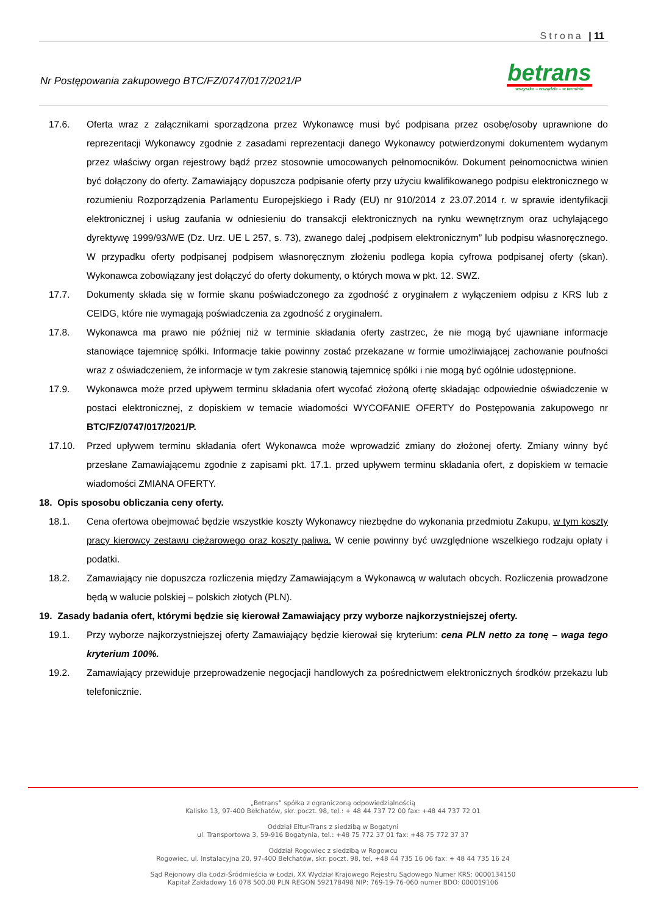Strona | 11
Nr Postępowania zakupowego BTC/FZ/0747/017/2021/P
betrans
wszystko – wszędzie – w terminie
17.6. Oferta wraz z załącznikami sporządzona przez Wykonawcę musi być podpisana przez osobę/osoby uprawnione do reprezentacji Wykonawcy zgodnie z zasadami reprezentacji danego Wykonawcy potwierdzonymi dokumentem wydanym przez właściwy organ rejestrowy bądź przez stosownie umocowanych pełnomocników. Dokument pełnomocnictwa winien być dołączony do oferty. Zamawiający dopuszcza podpisanie oferty przy użyciu kwalifikowanego podpisu elektronicznego w rozumieniu Rozporządzenia Parlamentu Europejskiego i Rady (EU) nr 910/2014 z 23.07.2014 r. w sprawie identyfikacji elektronicznej i usług zaufania w odniesieniu do transakcji elektronicznych na rynku wewnętrznym oraz uchylającego dyrektywę 1999/93/WE (Dz. Urz. UE L 257, s. 73), zwanego dalej „podpisem elektronicznym” lub podpisu własnoręcznego. W przypadku oferty podpisanej podpisem własnoręcznym złożeniu podlega kopia cyfrowa podpisanej oferty (skan). Wykonawca zobowiązany jest dołączyć do oferty dokumenty, o których mowa w pkt. 12. SWZ.
17.7. Dokumenty składa się w formie skanu poświadczonego za zgodność z oryginałem z wyłączeniem odpisu z KRS lub z CEIDG, które nie wymagają poświadczenia za zgodność z oryginałem.
17.8. Wykonawca ma prawo nie później niż w terminie składania oferty zastrzec, że nie mogą być ujawniane informacje stanowiące tajemnicę spółki. Informacje takie powinny zostać przekazane w formie umożliwiającej zachowanie poufności wraz z oświadczeniem, że informacje w tym zakresie stanowią tajemnicę spółki i nie mogą być ogólnie udostępnione.
17.9. Wykonawca może przed upływem terminu składania ofert wycofać złożoną ofertę składając odpowiednie oświadczenie w postaci elektronicznej, z dopiskiem w temacie wiadomości WYCOFANIE OFERTY do Postępowania zakupowego nr BTC/FZ/0747/017/2021/P.
17.10. Przed upływem terminu składania ofert Wykonawca może wprowadzić zmiany do złożonej oferty. Zmiany winny być przesłane Zamawiającemu zgodnie z zapisami pkt. 17.1. przed upływem terminu składania ofert, z dopiskiem w temacie wiadomości ZMIANA OFERTY.
18. Opis sposobu obliczania ceny oferty.
18.1. Cena ofertowa obejmować będzie wszystkie koszty Wykonawcy niezbędne do wykonania przedmiotu Zakupu, w tym koszty pracy kierowcy zestawu ciężarowego oraz koszty paliwa. W cenie powinny być uwzględnione wszelkiego rodzaju opłaty i podatki.
18.2. Zamawiający nie dopuszcza rozliczenia między Zamawiającym a Wykonawcą w walutach obcych. Rozliczenia prowadzone będą w walucie polskiej – polskich złotych (PLN).
19. Zasady badania ofert, którymi będzie się kierował Zamawiający przy wyborze najkorzystniejszej oferty.
19.1. Przy wyborze najkorzystniejszej oferty Zamawiający będzie kierował się kryterium: cena PLN netto za tonę – waga tego kryterium 100%.
19.2. Zamawiający przewiduje przeprowadzenie negocjacji handlowych za pośrednictwem elektronicznych środków przekazu lub telefonicznie.
„Betrans” spółka z ograniczoną odpowiedzialnością
Kalisko 13, 97-400 Bełchatów, skr. poczt. 98, tel.: + 48 44 737 72 00 fax: +48 44 737 72 01
Oddział Eltur-Trans z siedzibą w Bogatyni
ul. Transportowa 3, 59-916 Bogatynia, tel.: +48 75 772 37 01 fax: +48 75 772 37 37
Oddział Rogowiec z siedzibą w Rogowcu
Rogowiec, ul. Instalacyjna 20, 97-400 Bełchatów, skr. poczt. 98, tel. +48 44 735 16 06 fax: + 48 44 735 16 24
Sąd Rejonowy dla Łodzi-Śródmieścia w Łodzi, XX Wydział Krajowego Rejestru Sądowego Numer KRS: 0000134150
Kapitał Zakładowy 16 078 500,00 PLN REGON 592178498 NIP: 769-19-76-060 numer BDO: 000019106